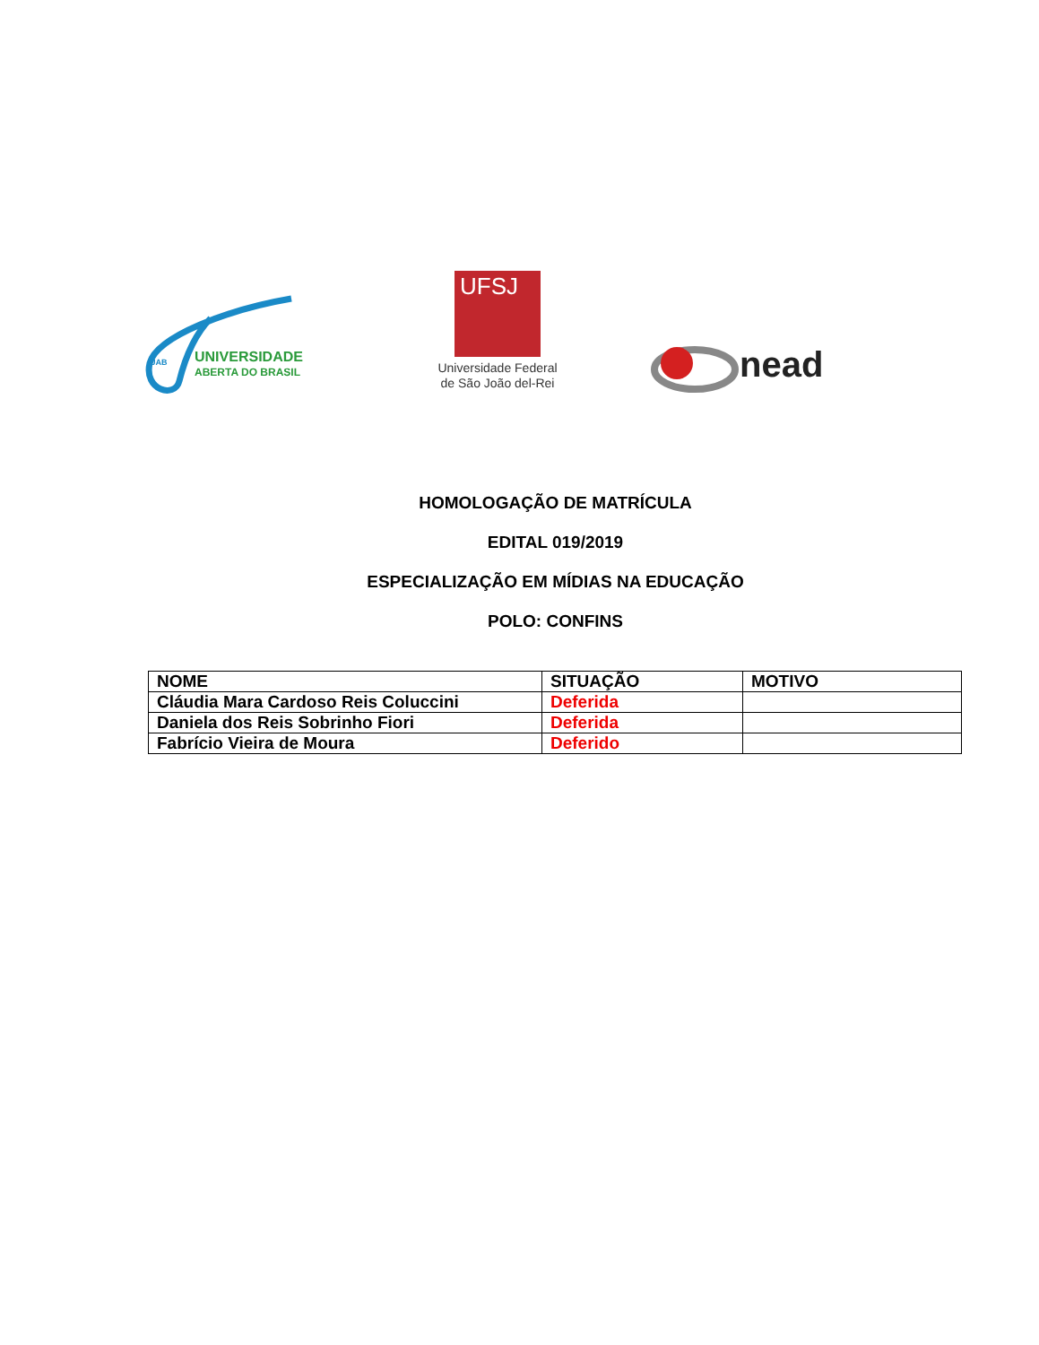UAB
UNIVERSIDADE
ABERTA DO BRASIL
UFSJ
Universidade Federal
de São João del-Rei
nead
HOMOLOGAÇÃO DE MATRÍCULA
EDITAL 019/2019
ESPECIALIZAÇÃO EM MÍDIAS NA EDUCAÇÃO
POLO: CONFINS
| NOME | SITUAÇÃO | MOTIVO |
| --- | --- | --- |
| Cláudia Mara Cardoso Reis Coluccini | Deferida | |
| Daniela dos Reis Sobrinho Fiori | Deferida | |
| Fabrício Vieira de Moura | Deferido | |